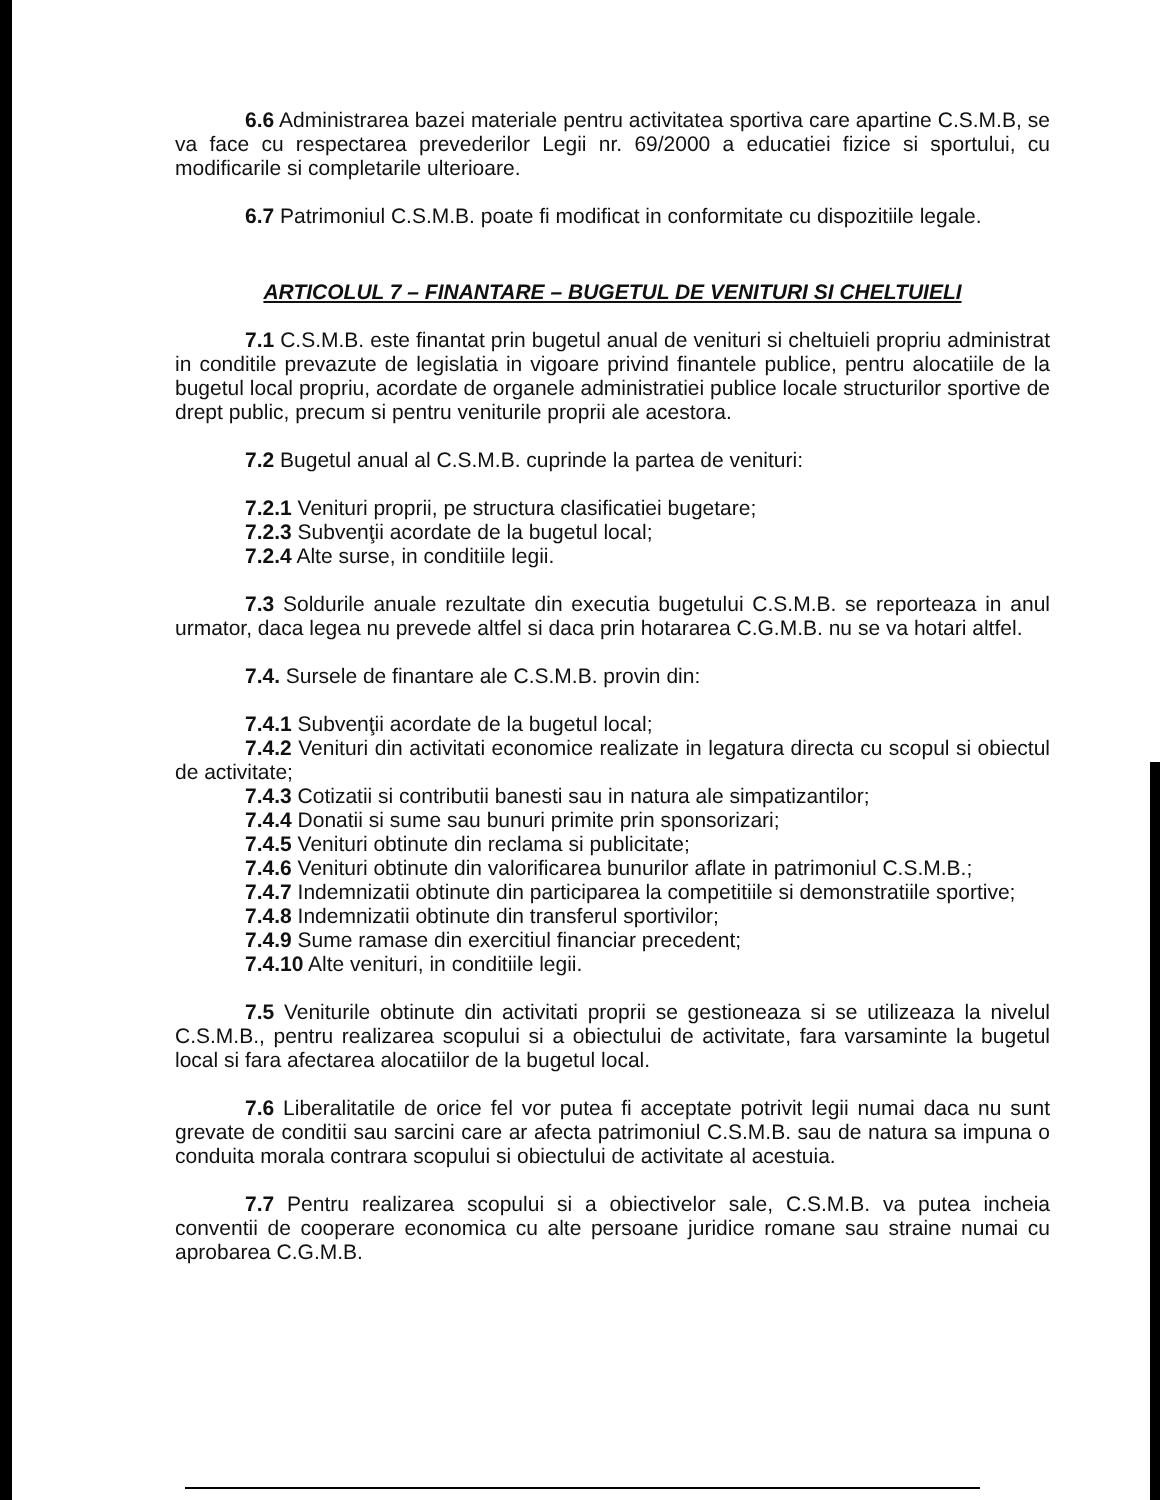6.6 Administrarea bazei materiale pentru activitatea sportiva care apartine C.S.M.B, se va face cu respectarea prevederilor Legii nr. 69/2000 a educatiei fizice si sportului, cu modificarile si completarile ulterioare.
6.7 Patrimoniul C.S.M.B. poate fi modificat in conformitate cu dispozitiile legale.
ARTICOLUL 7 – FINANTARE – BUGETUL DE VENITURI SI CHELTUIELI
7.1 C.S.M.B. este finantat prin bugetul anual de venituri si cheltuieli propriu administrat in conditile prevazute de legislatia in vigoare privind finantele publice, pentru alocatiile de la bugetul local propriu, acordate de organele administratiei publice locale structurilor sportive de drept public, precum si pentru veniturile proprii ale acestora.
7.2 Bugetul anual al C.S.M.B. cuprinde la partea de venituri:
7.2.1 Venituri proprii, pe structura clasificatiei bugetare;
7.2.3 Subvenţii acordate de la bugetul local;
7.2.4 Alte surse, in conditiile legii.
7.3 Soldurile anuale rezultate din executia bugetului C.S.M.B. se reporteaza in anul urmator, daca legea nu prevede altfel si daca prin hotararea C.G.M.B. nu se va hotari altfel.
7.4. Sursele de finantare ale C.S.M.B. provin din:
7.4.1 Subvenţii acordate de la bugetul local;
7.4.2 Venituri din activitati economice realizate in legatura directa cu scopul si obiectul de activitate;
7.4.3 Cotizatii si contributii banesti sau in natura ale simpatizantilor;
7.4.4 Donatii si sume sau bunuri primite prin sponsorizari;
7.4.5 Venituri obtinute din reclama si publicitate;
7.4.6 Venituri obtinute din valorificarea bunurilor aflate in patrimoniul C.S.M.B.;
7.4.7 Indemnizatii obtinute din participarea la competitiile si demonstratiile sportive;
7.4.8 Indemnizatii obtinute din transferul sportivilor;
7.4.9 Sume ramase din exercitiul financiar precedent;
7.4.10 Alte venituri, in conditiile legii.
7.5 Veniturile obtinute din activitati proprii se gestioneaza si se utilizeaza la nivelul C.S.M.B., pentru realizarea scopului si a obiectului de activitate, fara varsaminte la bugetul local si fara afectarea alocatiilor de la bugetul local.
7.6 Liberalitatile de orice fel vor putea fi acceptate potrivit legii numai daca nu sunt grevate de conditii sau sarcini care ar afecta patrimoniul C.S.M.B. sau de natura sa impuna o conduita morala contrara scopului si obiectului de activitate al acestuia.
7.7 Pentru realizarea scopului si a obiectivelor sale, C.S.M.B. va putea incheia conventii de cooperare economica cu alte persoane juridice romane sau straine numai cu aprobarea C.G.M.B.